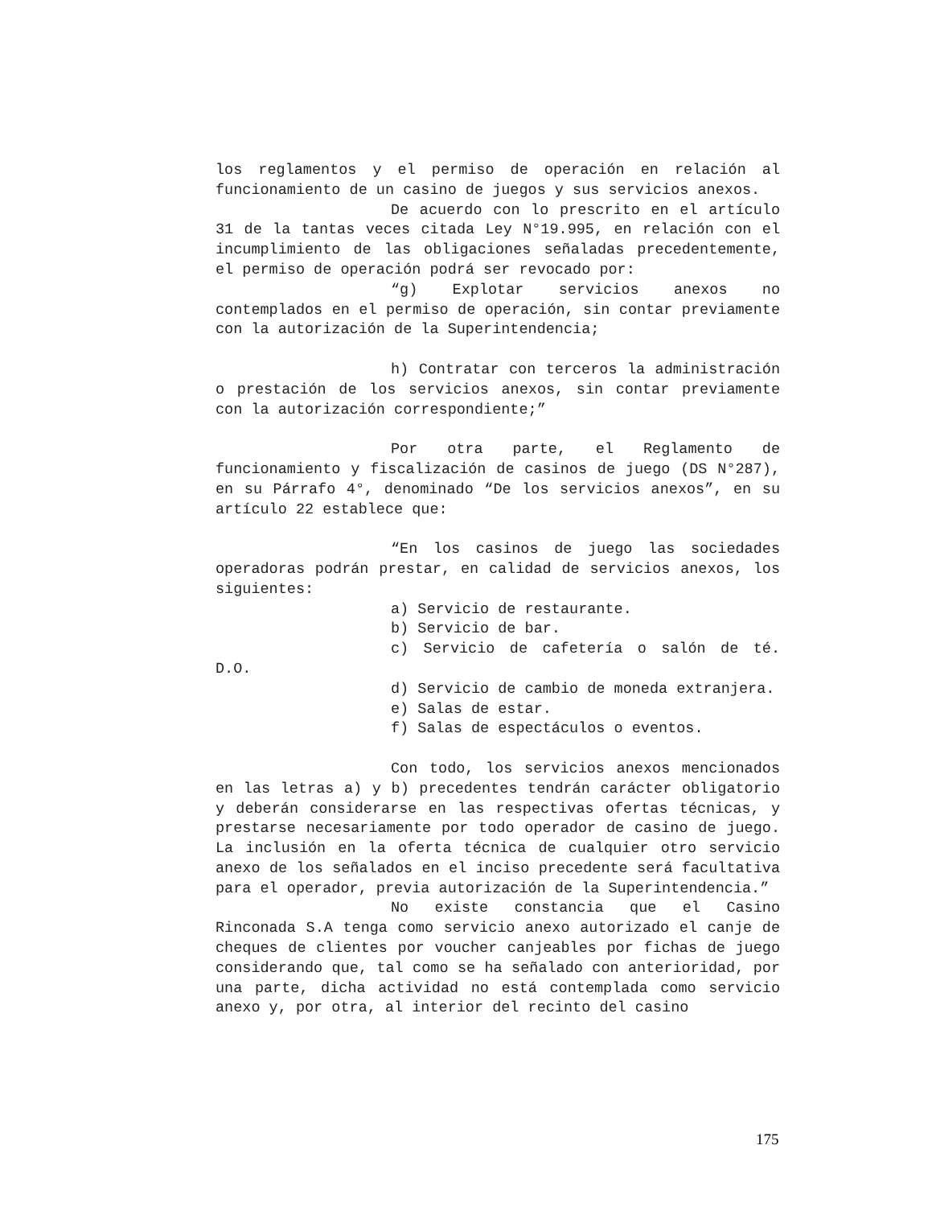los reglamentos y el permiso de operación en relación al funcionamiento de un casino de juegos y sus servicios anexos.
De acuerdo con lo prescrito en el artículo 31 de la tantas veces citada Ley N°19.995, en relación con el incumplimiento de las obligaciones señaladas precedentemente, el permiso de operación podrá ser revocado por:
“g) Explotar servicios anexos no contemplados en el permiso de operación, sin contar previamente con la autorización de la Superintendencia;
h) Contratar con terceros la administración o prestación de los servicios anexos, sin contar previamente con la autorización correspondiente;”
Por otra parte, el Reglamento de funcionamiento y fiscalización de casinos de juego (DS N°287), en su Párrafo 4°, denominado “De los servicios anexos”, en su artículo 22 establece que:
“En los casinos de juego las sociedades operadoras podrán prestar, en calidad de servicios anexos, los siguientes:
a) Servicio de restaurante.
b) Servicio de bar.
c) Servicio de cafetería o salón de té. D.O.
d) Servicio de cambio de moneda extranjera.
e) Salas de estar.
f) Salas de espectáculos o eventos.
Con todo, los servicios anexos mencionados en las letras a) y b) precedentes tendrán carácter obligatorio y deberán considerarse en las respectivas ofertas técnicas, y prestarse necesariamente por todo operador de casino de juego. La inclusión en la oferta técnica de cualquier otro servicio anexo de los señalados en el inciso precedente será facultativa para el operador, previa autorización de la Superintendencia.”
No existe constancia que el Casino Rinconada S.A tenga como servicio anexo autorizado el canje de cheques de clientes por voucher canjeables por fichas de juego considerando que, tal como se ha señalado con anterioridad, por una parte, dicha actividad no está contemplada como servicio anexo y, por otra, al interior del recinto del casino
175